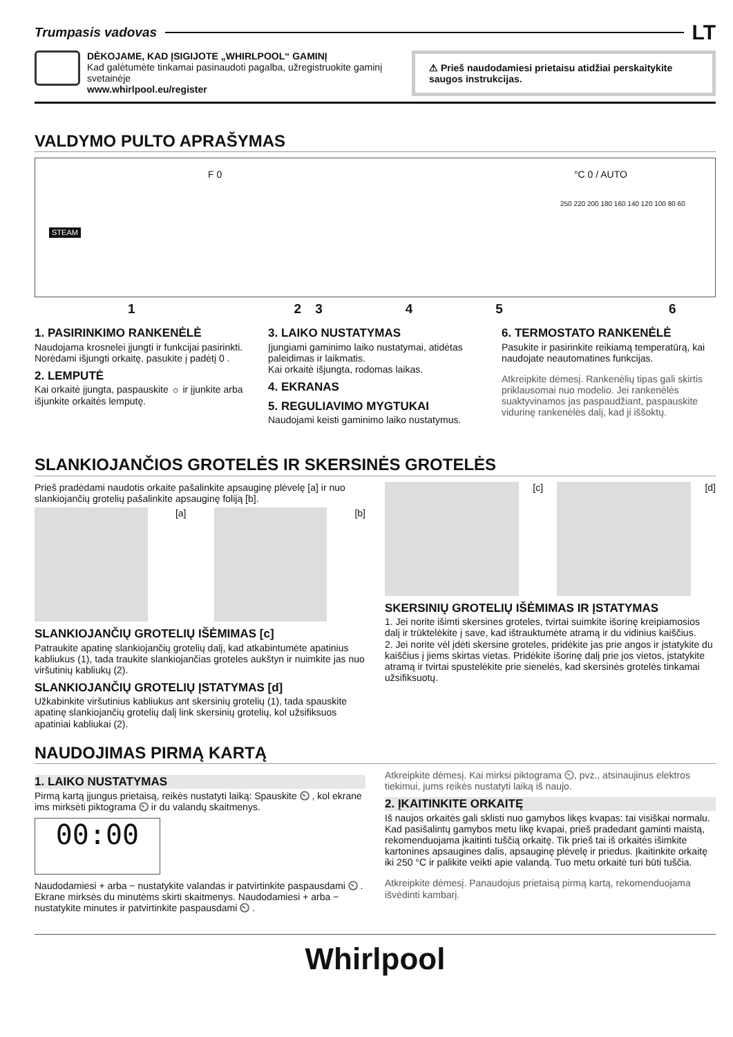Trumpasis vadovas LT
DĖKOJAME, KAD ĮSIGIJOTE „WHIRLPOOL“ GAMINĮ
Kad galėtumėte tinkamai pasinaudoti pagalba, užregistruokite gaminį svetainėje
www.whirlpool.eu/register
⚠ Prieš naudodamiesi prietaisu atidžiai perskaitykite saugos instrukcijas.
VALDYMO PULTO APRAŠYMAS
STEAM
F 0 °C 0 / AUTO
250 220 200 180 160 140 120 100 80 60
123456
1. PASIRINKIMO RANKENĖLĖ
Naudojama krosnelei įjungti ir funkcijai pasirinkti. Norėdami išjungti orkaitę, pasukite į padėtį 0 .
2. LEMPUTĖ
Kai orkaitė įjungta, paspauskite ☼ ir įjunkite arba išjunkite orkaitės lemputę.
3. LAIKO NUSTATYMAS
Įjungiami gaminimo laiko nustatymai, atidėtas paleidimas ir laikmatis.
Kai orkaitė išjungta, rodomas laikas.
4. EKRANAS
5. REGULIAVIMO MYGTUKAI
Naudojami keisti gaminimo laiko nustatymus.
6. TERMOSTATO RANKENĖLĖ
Pasukite ir pasirinkite reikiamą temperatūrą, kai naudojate neautomatines funkcijas.
Atkreipkite dėmesį. Rankenėlių tipas gali skirtis priklausomai nuo modelio. Jei rankenėlės suaktyvinamos jas paspaudžiant, paspauskite vidurinę rankenėlės dalį, kad ji iššoktų.
SLANKIOJANČIOS GROTELĖS IR SKERSINĖS GROTELĖS
Prieš pradėdami naudotis orkaite pašalinkite apsauginę plėvelę [a] ir nuo slankiojančių grotelių pašalinkite apsauginę foliją [b].
[a] [b]
SLANKIOJANČIŲ GROTELIŲ IŠĖMIMAS [c]
Patraukite apatinę slankiojančių grotelių dalį, kad atkabintumėte apatinius kabliukus (1), tada traukite slankiojančias groteles aukštyn ir nuimkite jas nuo viršutinių kabliukų (2).
SLANKIOJANČIŲ GROTELIŲ ĮSTATYMAS [d]
Užkabinkite viršutinius kabliukus ant skersinių grotelių (1), tada spauskite apatinę slankiojančių grotelių dalį link skersinių grotelių, kol užsifiksuos apatiniai kabliukai (2).
[c] [d]
SKERSINIŲ GROTELIŲ IŠĖMIMAS IR ĮSTATYMAS
1. Jei norite išimti skersines groteles, tvirtai suimkite išorinę kreipiamosios dalį ir trūktelėkite į save, kad ištrauktumėte atramą ir du vidinius kaiščius.
2. Jei norite vėl įdėti skersine groteles, pridėkite jas prie angos ir įstatykite du kaiščius į jiems skirtas vietas. Pridėkite išorinę dalį prie jos vietos, įstatykite atramą ir tvirtai spustelėkite prie sienelės, kad skersinės grotelės tinkamai užsifiksuotų.
NAUDOJIMAS PIRMĄ KARTĄ
1. LAIKO NUSTATYMAS
Pirmą kartą įjungus prietaisą, reikės nustatyti laiką: Spauskite ⏲ , kol ekrane ims mirksėti piktograma ⏲ ir du valandų skaitmenys.
00:00
Naudodamiesi + arba − nustatykite valandas ir patvirtinkite paspausdami ⏲ . Ekrane mirksės du minutėms skirti skaitmenys. Naudodamiesi + arba − nustatykite minutes ir patvirtinkite paspausdami ⏲ .
Atkreipkite dėmesį. Kai mirksi piktograma ⏲, pvz., atsinaujinus elektros tiekimui, jums reikės nustatyti laiką iš naujo.
2. ĮKAITINKITE ORKAITĘ
Iš naujos orkaitės gali sklisti nuo gamybos likęs kvapas: tai visiškai normalu.
Kad pasišalintų gamybos metu likę kvapai, prieš pradedant gaminti maistą, rekomenduojama įkaitinti tuščią orkaitę. Tik prieš tai iš orkaitės išimkite kartonines apsaugines dalis, apsauginę plėvelę ir priedus. Įkaitinkite orkaitę iki 250 °C ir palikite veikti apie valandą. Tuo metu orkaitė turi būti tuščia.
Atkreipkite dėmesį. Panaudojus prietaisą pirmą kartą, rekomenduojama išvėdinti kambarį.
Whirlpool